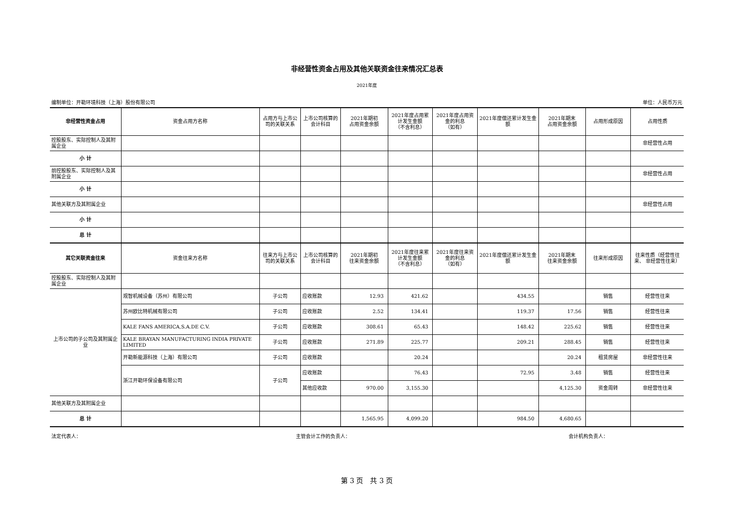非经营性资金占用及其他关联资金往来情况汇总表
2021年度
编制单位：开勒环境科技（上海）股份有限公司 单位：人民币万元
| 非经营性资金占用 | 资金占用方名称 | 占用方与上市公司的关联关系 | 上市公司核算的会计科目 | 2021年期初 占用资金余额 | 2021年度占用累计发生金额 （不含利息） | 2021年度占用资金的利息 （如有） | 2021年度偿还累计发生金额 | 2021年期末 占用资金余额 | 占用形成原因 | 占用性质 |
| --- | --- | --- | --- | --- | --- | --- | --- | --- | --- | --- |
| 控股股东、实际控制人及其附属企业 | | | | | | | | | | 非经营性占用 |
| 小 计 | | | | | | | | | | |
| 前控股股东、实际控制人及其附属企业 | | | | | | | | | | 非经营性占用 |
| 小 计 | | | | | | | | | | |
| 其他关联方及其附属企业 | | | | | | | | | | 非经营性占用 |
| 小 计 | | | | | | | | | | |
| 总 计 | | | | | | | | | | |
| 其它关联资金往来 | 资金往来方名称 | 往来方与上市公司的关联关系 | 上市公司核算的会计科目 | 2021年期初 往来资金余额 | 2021年度往来累计发生金额 （不含利息） | 2021年度往来资金的利息 （如有） | 2021年度偿还累计发生金额 | 2021年期末 往来资金余额 | 往来形成原因 | 往来性质（经营性往来、 非经营性往来） |
| 控股股东、实际控制人及其附属企业 | | | | | | | | | | |
| 上市公司的子公司及其附属企业 | 观智机械设备（苏州）有限公司 | 子公司 | 应收账款 | 12.93 | 421.62 | | 434.55 | | 销售 | 经营性往来 |
| | 苏州欧比特机械有限公司 | 子公司 | 应收账款 | 2.52 | 134.41 | | 119.37 | 17.56 | 销售 | 经营性往来 |
| | KALE FANS AMERICA,S.A.DE C.V. | 子公司 | 应收账款 | 308.61 | 65.43 | | 148.42 | 225.62 | 销售 | 经营性往来 |
| | KALE BRAYAN MANUFACTURING INDIA PRIVATE LIMITED | 子公司 | 应收账款 | 271.89 | 225.77 | | 209.21 | 288.45 | 销售 | 经营性往来 |
| | 开勒新能源科技（上海）有限公司 | 子公司 | 应收账款 | | 20.24 | | | 20.24 | 租赁房屋 | 非经营性往来 |
| | 浙江开勒环保设备有限公司 | 子公司 | 应收账款 | | 76.43 | | 72.95 | 3.48 | 销售 | 经营性往来 |
| | | | 其他应收款 | 970.00 | 3,155.30 | | | 4,125.30 | 资金周转 | 非经营性往来 |
| 其他关联方及其附属企业 | | | | | | | | | | |
| 总 计 | | | | 1,565.95 | 4,099.20 | | 984.50 | 4,680.65 | | |
法定代表人： 主管会计工作的负责人： 会计机构负责人：
第 3 页　共 3 页